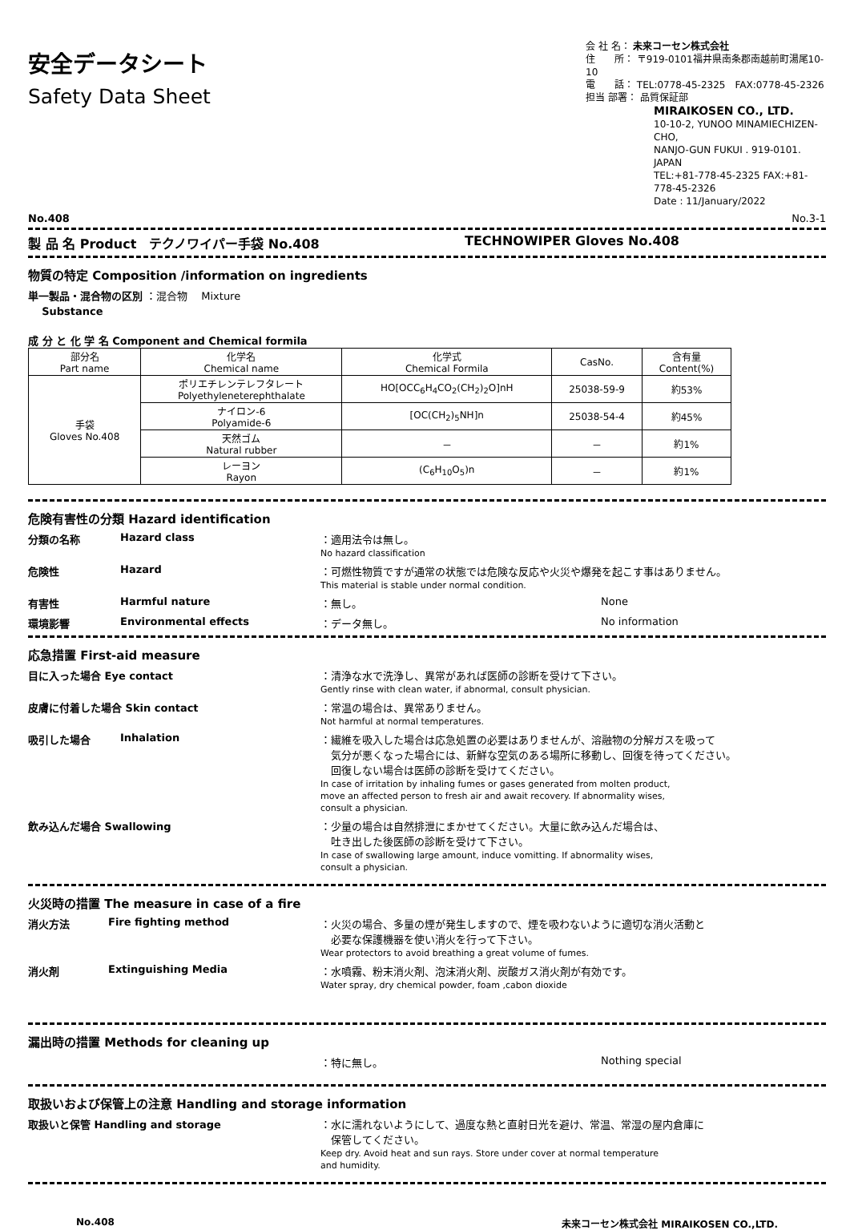安全データシート
Safety Data Sheet
会 社 名： 未来コーセン株式会社
住　　所： 〒919-0101福井県南条郡南越前町湯尾10-10
電　　話： TEL:0778-45-2325　FAX:0778-45-2326
担当 部署： 品質保証部
MIRAIKOSEN CO., LTD.
10-10-2, YUNOO MINAMIECHIZEN-CHO,
NANJO-GUN FUKUI . 919-0101. JAPAN
TEL:+81-778-45-2325 FAX:+81-778-45-2326
Date : 11/January/2022
No.408 No.3-1
製 品 名 Product　テクノワイパー手袋 No.408 TECHNOWIPER Gloves No.408
物質の特定 Composition /information on ingredients
単一製品・混合物の区別 ：混合物　 Mixture
　 Substance
成 分 と 化 学 名 Component and Chemical formila
| 部分名 Part name | 化学名 Chemical name | 化学式 Chemical Formila | CasNo. | 含有量 Content(%) |
| --- | --- | --- | --- | --- |
| 手袋 Gloves No.408 | ポリエチレンテレフタレート Polyethyleneterephthalate | HO[OCC<sub>6</sub>H<sub>4</sub>CO<sub>2</sub>(CH<sub>2</sub>)<sub>2</sub>O]nH | 25038-59-9 | 約53% |
| | ナイロン-6 Polyamide-6 | [OC(CH<sub>2</sub>)<sub>5</sub>NH]n | 25038-54-4 | 約45% |
| | 天然ゴム Natural rubber | － | － | 約1% |
| | レーヨン Rayon | (C<sub>6</sub>H<sub>10</sub>O<sub>5</sub>)n | － | 約1% |
危険有害性の分類 Hazard identification
分類の名称 Hazard class ：適用法令は無し。
No hazard classification
危険性 Hazard ：可燃性物質ですが通常の状態では危険な反応や火災や爆発を起こす事はありません。
This material is stable under normal condition.
有害性 Harmful nature ：無し。 None
環境影響 Environmental effects ：データ無し。 No information
応急措置 First-aid measure
目に入った場合 Eye contact ：清浄な水で洗浄し、異常があれば医師の診断を受けて下さい。
Gently rinse with clean water, if abnormal, consult physician.
皮膚に付着した場合 Skin contact ：常温の場合は、異常ありません。
Not harmful at normal temperatures.
吸引した場合 Inhalation ：繊維を吸入した場合は応急処置の必要はありませんが、溶融物の分解ガスを吸って
　気分が悪くなった場合には、新鮮な空気のある場所に移動し、回復を待ってください。
　回復しない場合は医師の診断を受けてください。
In case of irritation by inhaling fumes or gases generated from molten product,
move an affected person to fresh air and await recovery. If abnormality wises,
consult a physician.
飲み込んだ場合 Swallowing ：少量の場合は自然排泄にまかせてください。大量に飲み込んだ場合は、
　吐き出した後医師の診断を受けて下さい。
In case of swallowing large amount, induce vomitting. If abnormality wises,
consult a physician.
火災時の措置 The measure in case of a fire
消火方法 Fire fighting method ：火災の場合、多量の煙が発生しますので、煙を吸わないように適切な消火活動と
　必要な保護機器を使い消火を行って下さい。
Wear protectors to avoid breathing a great volume of fumes.
消火剤 Extinguishing Media ：水噴霧、粉末消火剤、泡沫消火剤、炭酸ガス消火剤が有効です。
Water spray, dry chemical powder, foam ,cabon dioxide
漏出時の措置 Methods for cleaning up
：特に無し。 Nothing special
取扱いおよび保管上の注意 Handling and storage information
取扱いと保管 Handling and storage ：水に濡れないようにして、過度な熱と直射日光を避け、常温、常湿の屋内倉庫に
　保管してください。
Keep dry. Avoid heat and sun rays. Store under cover at normal temperature
and humidity.
No.408 未来コーセン株式会社 MIRAIKOSEN CO.,LTD.